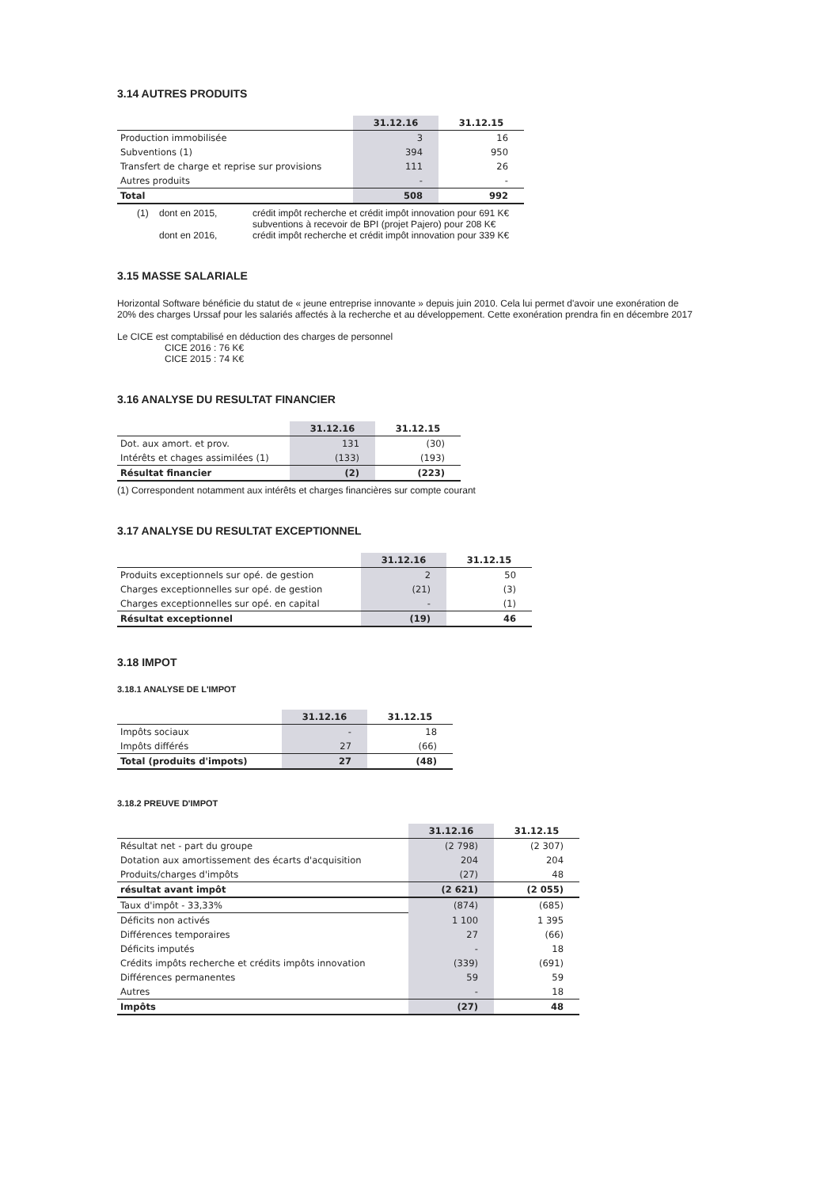3.14 AUTRES PRODUITS
| | 31.12.16 | 31.12.15 |
| --- | --- | --- |
| Production immobilisée | 3 | 16 |
| Subventions (1) | 394 | 950 |
| Transfert de charge et reprise sur provisions | 111 | 26 |
| Autres produits | - | - |
| Total | 508 | 992 |
| (1) | dont en 2015, | crédit impôt recherche et crédit impôt innovation pour 691 K€ |
| | | subventions à recevoir de BPI (projet Pajero) pour 208 K€ |
| | dont en 2016, | crédit impôt recherche et crédit impôt innovation pour 339 K€ |
3.15 MASSE SALARIALE
Horizontal Software bénéficie du statut de « jeune entreprise innovante » depuis juin 2010. Cela lui permet d'avoir une exonération de 20% des charges Urssaf pour les salariés affectés à la recherche et au développement. Cette exonération prendra fin en décembre 2017
Le CICE est comptabilisé en déduction des charges de personnel
CICE 2016 : 76 K€
CICE 2015 : 74 K€
3.16 ANALYSE DU RESULTAT FINANCIER
| | 31.12.16 | 31.12.15 |
| --- | --- | --- |
| Dot. aux amort. et prov. | 131 | (30) |
| Intérêts et chages assimilées (1) | (133) | (193) |
| Résultat financier | (2) | (223) |
(1) Correspondent notamment aux intérêts et charges financières sur compte courant
3.17 ANALYSE DU RESULTAT EXCEPTIONNEL
| | 31.12.16 | 31.12.15 |
| --- | --- | --- |
| Produits exceptionnels sur opé. de gestion | 2 | 50 |
| Charges exceptionnelles sur opé. de gestion | (21) | (3) |
| Charges exceptionnelles sur opé. en capital | - | (1) |
| Résultat exceptionnel | (19) | 46 |
3.18 IMPOT
3.18.1 ANALYSE DE L'IMPOT
| | 31.12.16 | 31.12.15 |
| --- | --- | --- |
| Impôts sociaux | - | 18 |
| Impôts différés | 27 | (66) |
| Total (produits d'impots) | 27 | (48) |
3.18.2 PREUVE D'IMPOT
| | 31.12.16 | 31.12.15 |
| --- | --- | --- |
| Résultat net - part du groupe | (2 798) | (2 307) |
| Dotation aux amortissement des écarts d'acquisition | 204 | 204 |
| Produits/charges d'impôts | (27) | 48 |
| résultat avant impôt | (2 621) | (2 055) |
| Taux d'impôt - 33,33% | (874) | (685) |
| Déficits non activés | 1 100 | 1 395 |
| Différences temporaires | 27 | (66) |
| Déficits imputés | - | 18 |
| Crédits impôts recherche et crédits impôts innovation | (339) | (691) |
| Différences permanentes | 59 | 59 |
| Autres | - | 18 |
| Impôts | (27) | 48 |